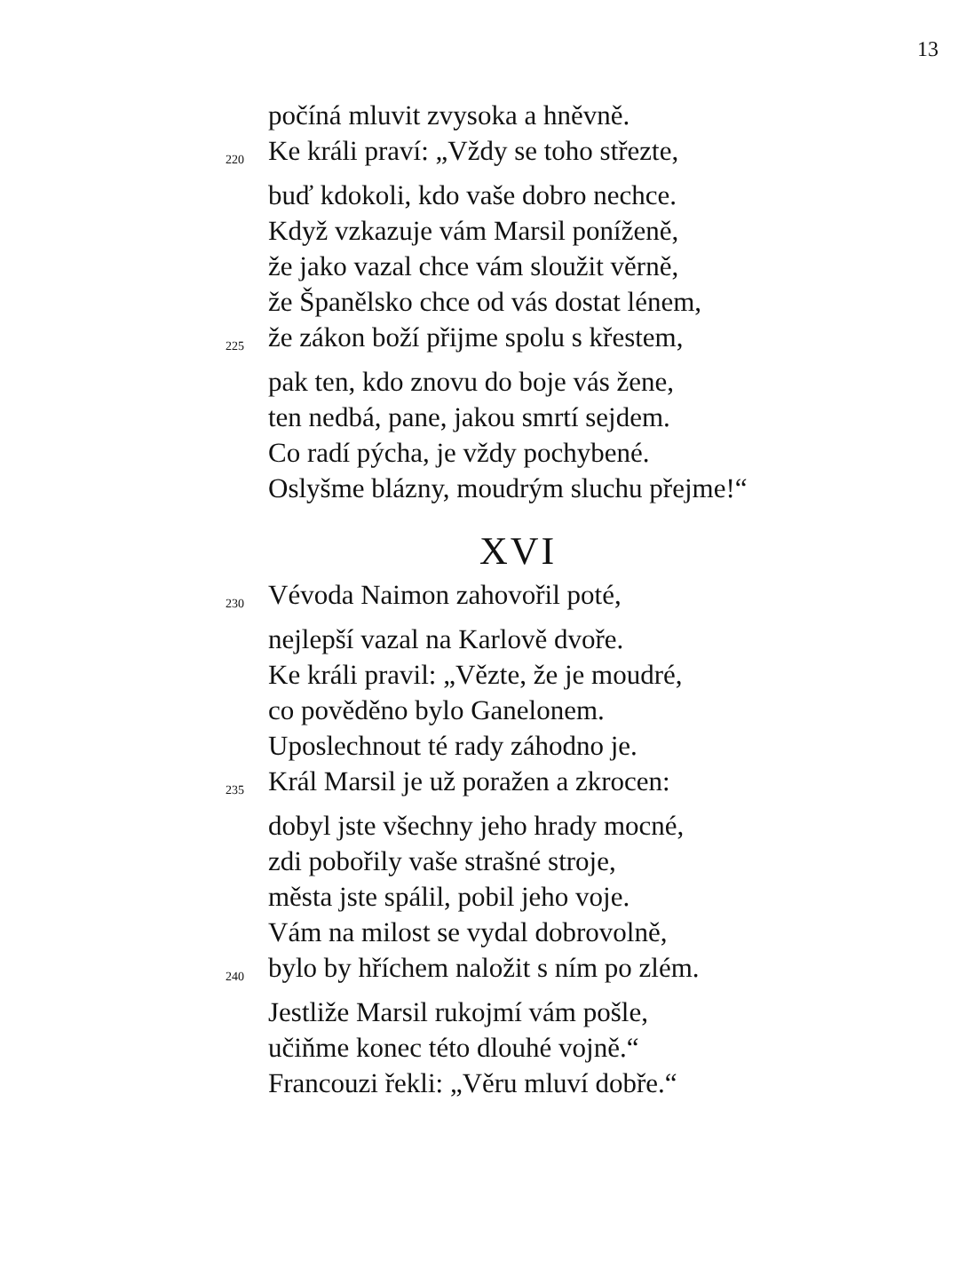13
počíná mluvit zvysoka a hněvně.
220 Ke králi praví: „Vždy se toho střezte,
buď kdokoli, kdo vaše dobro nechce.
Když vzkazuje vám Marsil poníženě,
že jako vazal chce vám sloužit věrně,
že Španělsko chce od vás dostat lénem,
225 že zákon boží přijme spolu s křestem,
pak ten, kdo znovu do boje vás žene,
ten nedbá, pane, jakou smrtí sejdem.
Co radí pýcha, je vždy pochybené.
Oslyšme blázny, moudrým sluchu přejme!“
XVI
230 Vévoda Naimon zahovořil poté,
nejlepší vazal na Karlově dvoře.
Ke králi pravil: „Vězte, že je moudré,
co pověděno bylo Ganelonem.
Uposlechnout té rady záhodno je.
235 Král Marsil je už poražen a zkrocen:
dobyl jste všechny jeho hrady mocné,
zdi pobořily vaše strašné stroje,
města jste spálil, pobil jeho voje.
Vám na milost se vydal dobrovolně,
240 bylo by hříchem naložit s ním po zlém.
Jestliže Marsil rukojmí vám pošle,
učiňme konec této dlouhé vojně.“
Francouzi řekli: „Věru mluví dobře.“